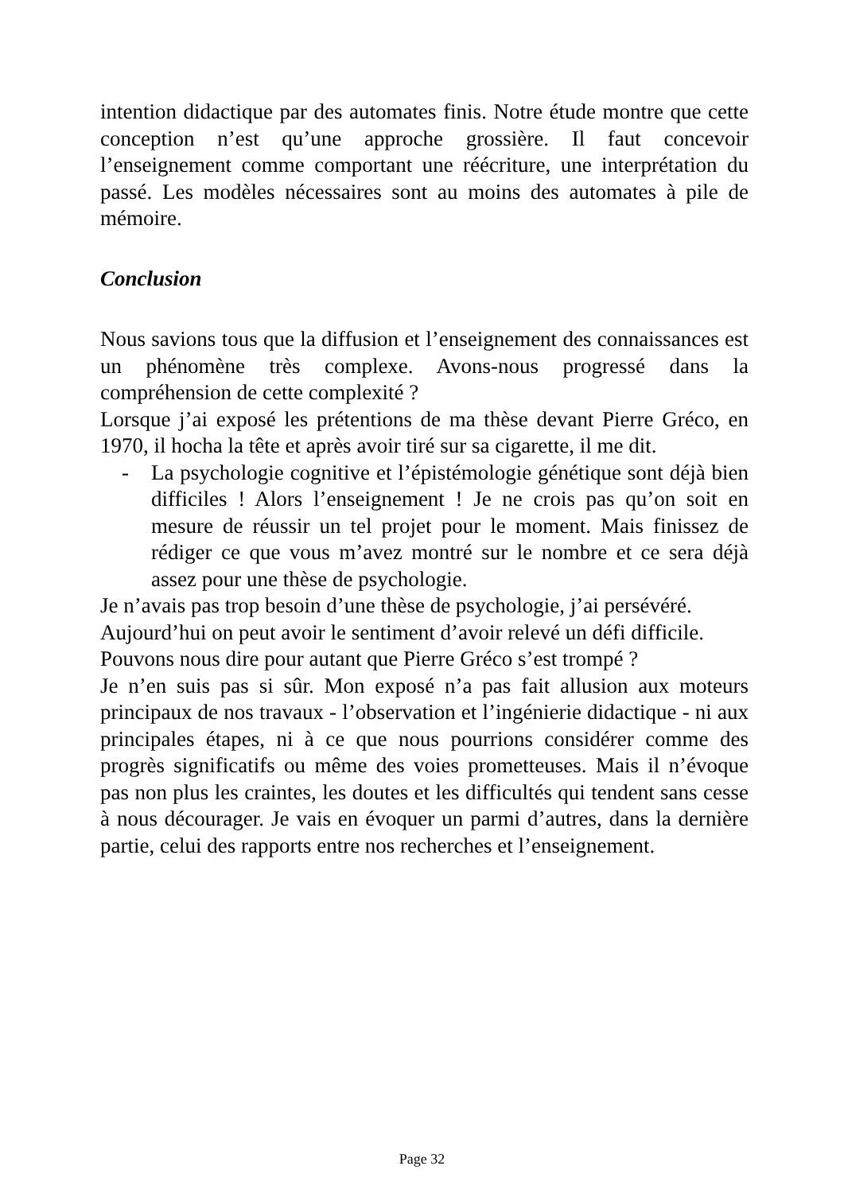intention didactique par des automates finis. Notre étude montre que cette conception n’est qu’une approche grossière. Il faut concevoir l’enseignement comme comportant une réécriture, une interprétation du passé. Les modèles nécessaires sont au moins des automates à pile de mémoire.
Conclusion
Nous savions tous que la diffusion et l’enseignement des connaissances est un phénomène très complexe. Avons-nous progressé dans la compréhension de cette complexité ?
Lorsque j’ai exposé les prétentions de ma thèse devant Pierre Gréco, en 1970, il hocha la tête et après avoir tiré sur sa cigarette, il me dit.
- La psychologie cognitive et l’épistémologie génétique sont déjà bien difficiles ! Alors l’enseignement ! Je ne crois pas qu’on soit en mesure de réussir un tel projet pour le moment. Mais finissez de rédiger ce que vous m’avez montré sur le nombre et ce sera déjà assez pour une thèse de psychologie.
Je n’avais pas trop besoin d’une thèse de psychologie, j’ai persévéré.
Aujourd’hui on peut avoir le sentiment d’avoir relevé un défi difficile.
Pouvons nous dire pour autant que Pierre Gréco s’est trompé ?
Je n’en suis pas si sûr. Mon exposé n’a pas fait allusion aux moteurs principaux de nos travaux - l’observation et l’ingénierie didactique - ni aux principales étapes, ni à ce que nous pourrions considérer comme des progrès significatifs ou même des voies prometteuses. Mais il n’évoque pas non plus les craintes, les doutes et les difficultés qui tendent sans cesse à nous décourager. Je vais en évoquer un parmi d’autres, dans la dernière partie, celui des rapports entre nos recherches et l’enseignement.
Page 32